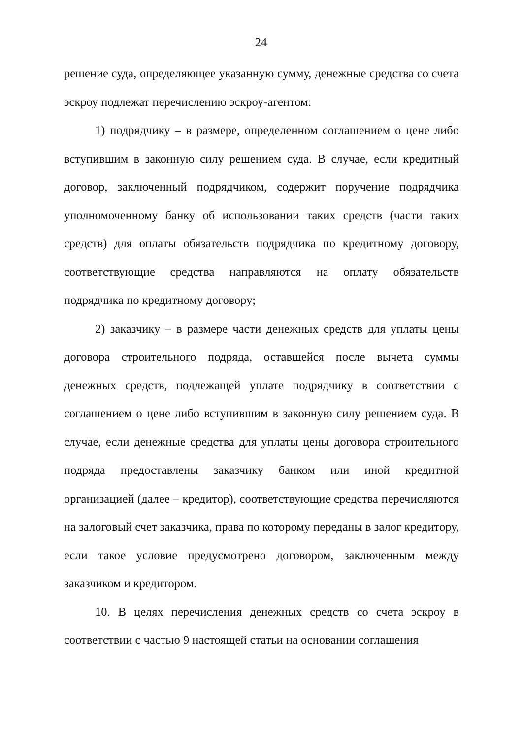24
решение суда, определяющее указанную сумму, денежные средства со счета эскроу подлежат перечислению эскроу-агентом:
1) подрядчику – в размере, определенном соглашением о цене либо вступившим в законную силу решением суда. В случае, если кредитный договор, заключенный подрядчиком, содержит поручение подрядчика уполномоченному банку об использовании таких средств (части таких средств) для оплаты обязательств подрядчика по кредитному договору, соответствующие средства направляются на оплату обязательств подрядчика по кредитному договору;
2) заказчику – в размере части денежных средств для уплаты цены договора строительного подряда, оставшейся после вычета суммы денежных средств, подлежащей уплате подрядчику в соответствии с соглашением о цене либо вступившим в законную силу решением суда. В случае, если денежные средства для уплаты цены договора строительного подряда предоставлены заказчику банком или иной кредитной организацией (далее – кредитор), соответствующие средства перечисляются на залоговый счет заказчика, права по которому переданы в залог кредитору, если такое условие предусмотрено договором, заключенным между заказчиком и кредитором.
10. В целях перечисления денежных средств со счета эскроу в соответствии с частью 9 настоящей статьи на основании соглашения